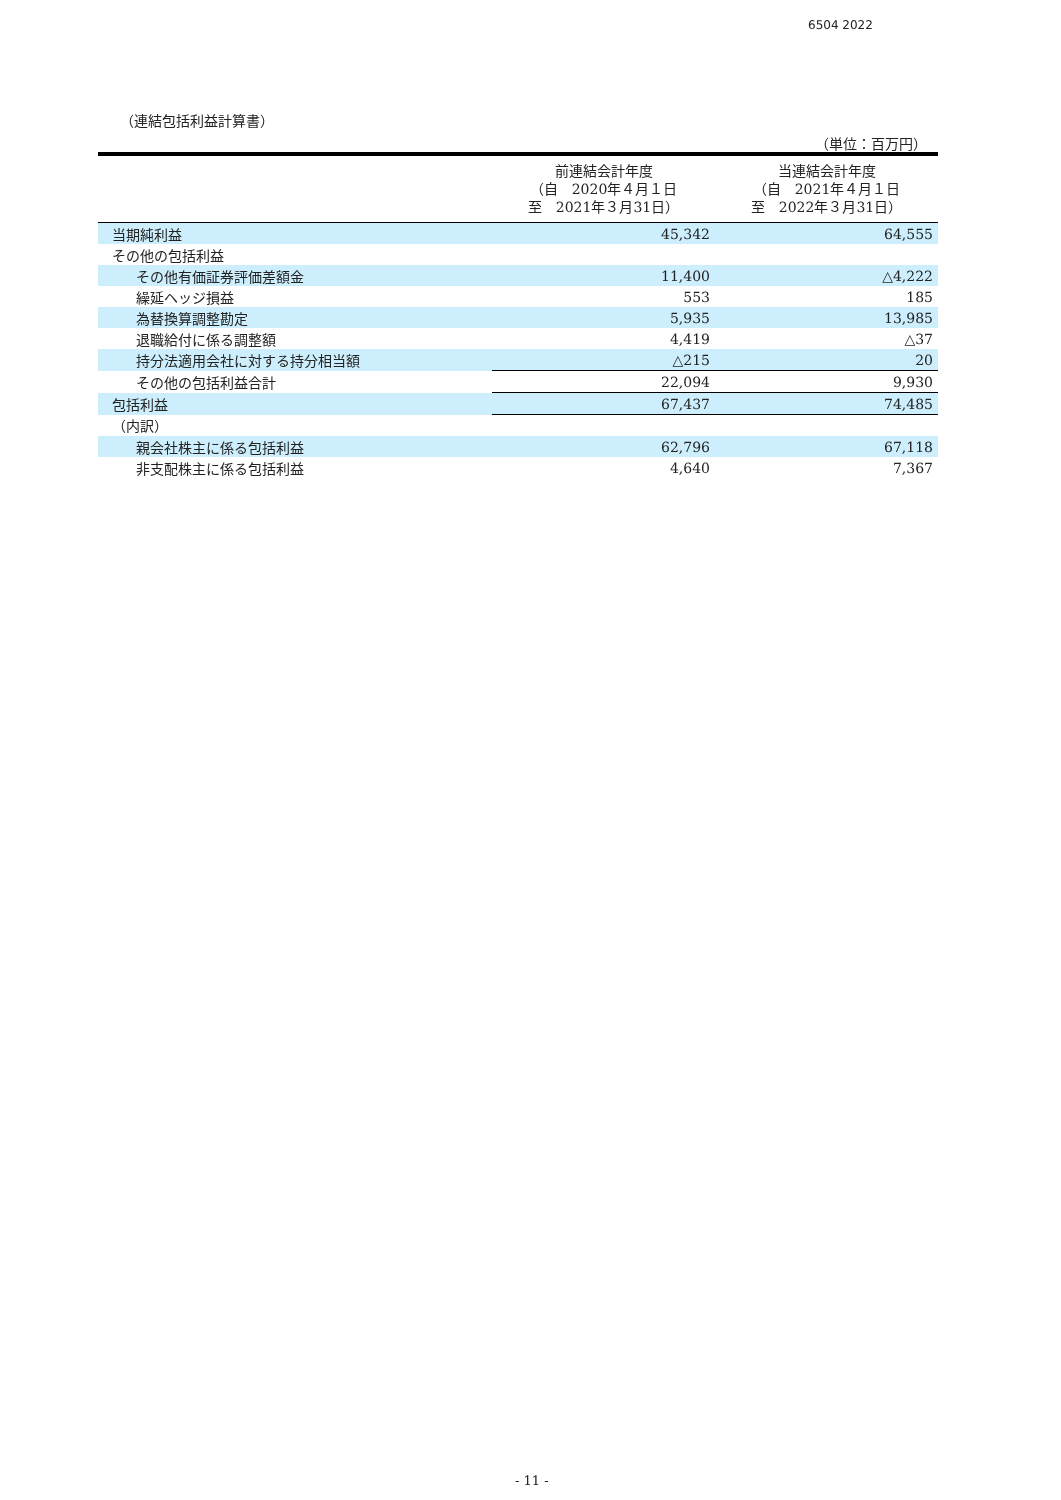6504 2022
（連結包括利益計算書）
（単位：百万円）
| | 前連結会計年度 （自 2020年４月１日 至 2021年３月31日） | 当連結会計年度 （自 2021年４月１日 至 2022年３月31日） |
| --- | --- | --- |
| 当期純利益 | 45,342 | 64,555 |
| その他の包括利益 | | |
| その他有価証券評価差額金 | 11,400 | △4,222 |
| 繰延ヘッジ損益 | 553 | 185 |
| 為替換算調整勘定 | 5,935 | 13,985 |
| 退職給付に係る調整額 | 4,419 | △37 |
| 持分法適用会社に対する持分相当額 | △215 | 20 |
| その他の包括利益合計 | 22,094 | 9,930 |
| 包括利益 | 67,437 | 74,485 |
| （内訳） | | |
| 親会社株主に係る包括利益 | 62,796 | 67,118 |
| 非支配株主に係る包括利益 | 4,640 | 7,367 |
- 11 -